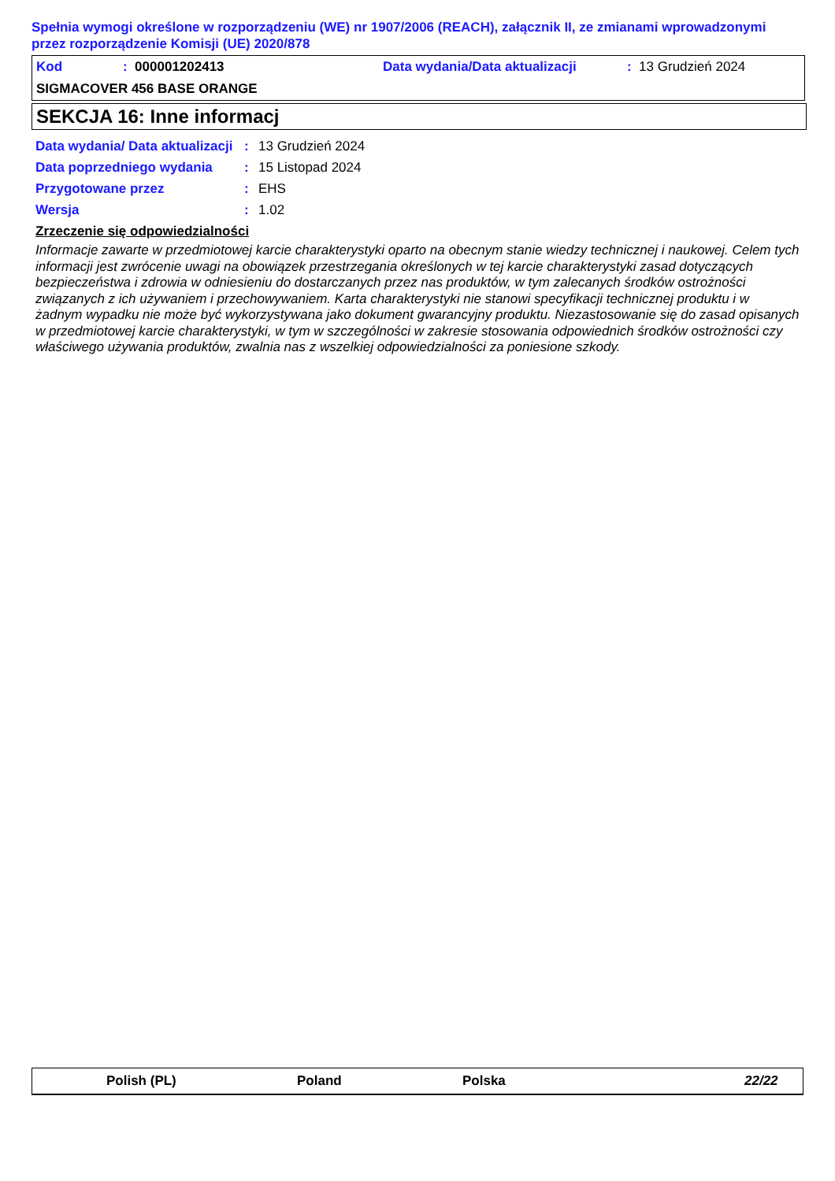Spełnia wymogi określone w rozporządzeniu (WE) nr 1907/2006 (REACH), załącznik II, ze zmianami wprowadzonymi przez rozporządzenie Komisji (UE) 2020/878
| Kod | : 000001202413 | Data wydania/Data aktualizacji | : 13 Grudzień 2024 |
| SIGMACOVER 456 BASE ORANGE | | | |
SEKCJA 16: Inne informacj
| Data wydania/ Data aktualizacji | : | 13 Grudzień 2024 |
| Data poprzedniego wydania | : | 15 Listopad 2024 |
| Przygotowane przez | : | EHS |
| Wersja | : | 1.02 |
Zrzeczenie się odpowiedzialności
Informacje zawarte w przedmiotowej karcie charakterystyki oparto na obecnym stanie wiedzy technicznej i naukowej. Celem tych informacji jest zwrócenie uwagi na obowiązek przestrzegania określonych w tej karcie charakterystyki zasad dotyczących bezpieczeństwa i zdrowia w odniesieniu do dostarczanych przez nas produktów, w tym zalecanych środków ostrożności związanych z ich używaniem i przechowywaniem. Karta charakterystyki nie stanowi specyfikacji technicznej produktu i w żadnym wypadku nie może być wykorzystywana jako dokument gwarancyjny produktu. Niezastosowanie się do zasad opisanych w przedmiotowej karcie charakterystyki, w tym w szczególności w zakresie stosowania odpowiednich środków ostrożności czy właściwego używania produktów, zwalnia nas z wszelkiej odpowiedzialności za poniesione szkody.
Polish (PL) Poland Polska 22/22